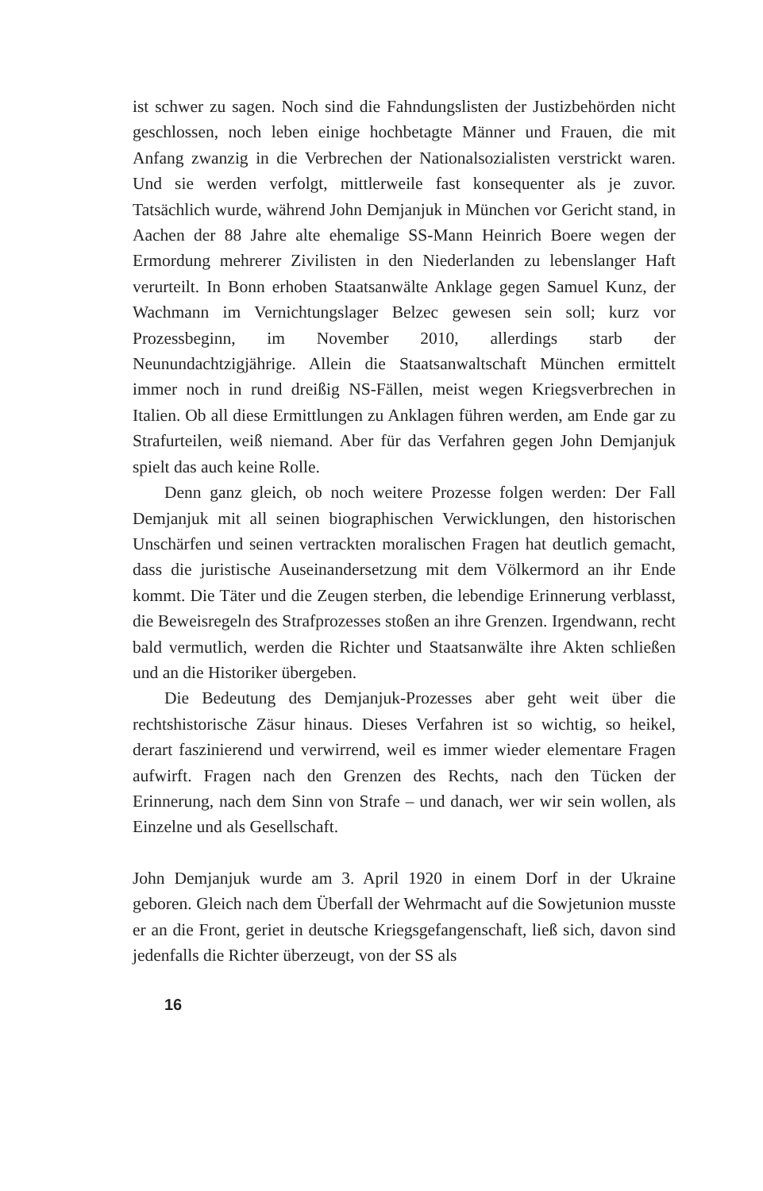ist schwer zu sagen. Noch sind die Fahndungslisten der Justizbehörden nicht geschlossen, noch leben einige hochbetagte Männer und Frauen, die mit Anfang zwanzig in die Verbrechen der Nationalsozialisten verstrickt waren. Und sie werden verfolgt, mittlerweile fast konsequenter als je zuvor. Tatsächlich wurde, während John Demjanjuk in München vor Gericht stand, in Aachen der 88 Jahre alte ehemalige SS-Mann Heinrich Boere wegen der Ermordung mehrerer Zivilisten in den Niederlanden zu lebenslanger Haft verurteilt. In Bonn erhoben Staatsanwälte Anklage gegen Samuel Kunz, der Wachmann im Vernichtungslager Belzec gewesen sein soll; kurz vor Prozessbeginn, im November 2010, allerdings starb der Neunundachtzigjährige. Allein die Staatsanwaltschaft München ermittelt immer noch in rund dreißig NS-Fällen, meist wegen Kriegsverbrechen in Italien. Ob all diese Ermittlungen zu Anklagen führen werden, am Ende gar zu Strafurteilen, weiß niemand. Aber für das Verfahren gegen John Demjanjuk spielt das auch keine Rolle.
Denn ganz gleich, ob noch weitere Prozesse folgen werden: Der Fall Demjanjuk mit all seinen biographischen Verwicklungen, den historischen Unschärfen und seinen vertrackten moralischen Fragen hat deutlich gemacht, dass die juristische Auseinandersetzung mit dem Völkermord an ihr Ende kommt. Die Täter und die Zeugen sterben, die lebendige Erinnerung verblasst, die Beweisregeln des Strafprozesses stoßen an ihre Grenzen. Irgendwann, recht bald vermutlich, werden die Richter und Staatsanwälte ihre Akten schließen und an die Historiker übergeben.
Die Bedeutung des Demjanjuk-Prozesses aber geht weit über die rechtshistorische Zäsur hinaus. Dieses Verfahren ist so wichtig, so heikel, derart faszinierend und verwirrend, weil es immer wieder elementare Fragen aufwirft. Fragen nach den Grenzen des Rechts, nach den Tücken der Erinnerung, nach dem Sinn von Strafe – und danach, wer wir sein wollen, als Einzelne und als Gesellschaft.
John Demjanjuk wurde am 3. April 1920 in einem Dorf in der Ukraine geboren. Gleich nach dem Überfall der Wehrmacht auf die Sowjetunion musste er an die Front, geriet in deutsche Kriegsgefangenschaft, ließ sich, davon sind jedenfalls die Richter überzeugt, von der SS als
16